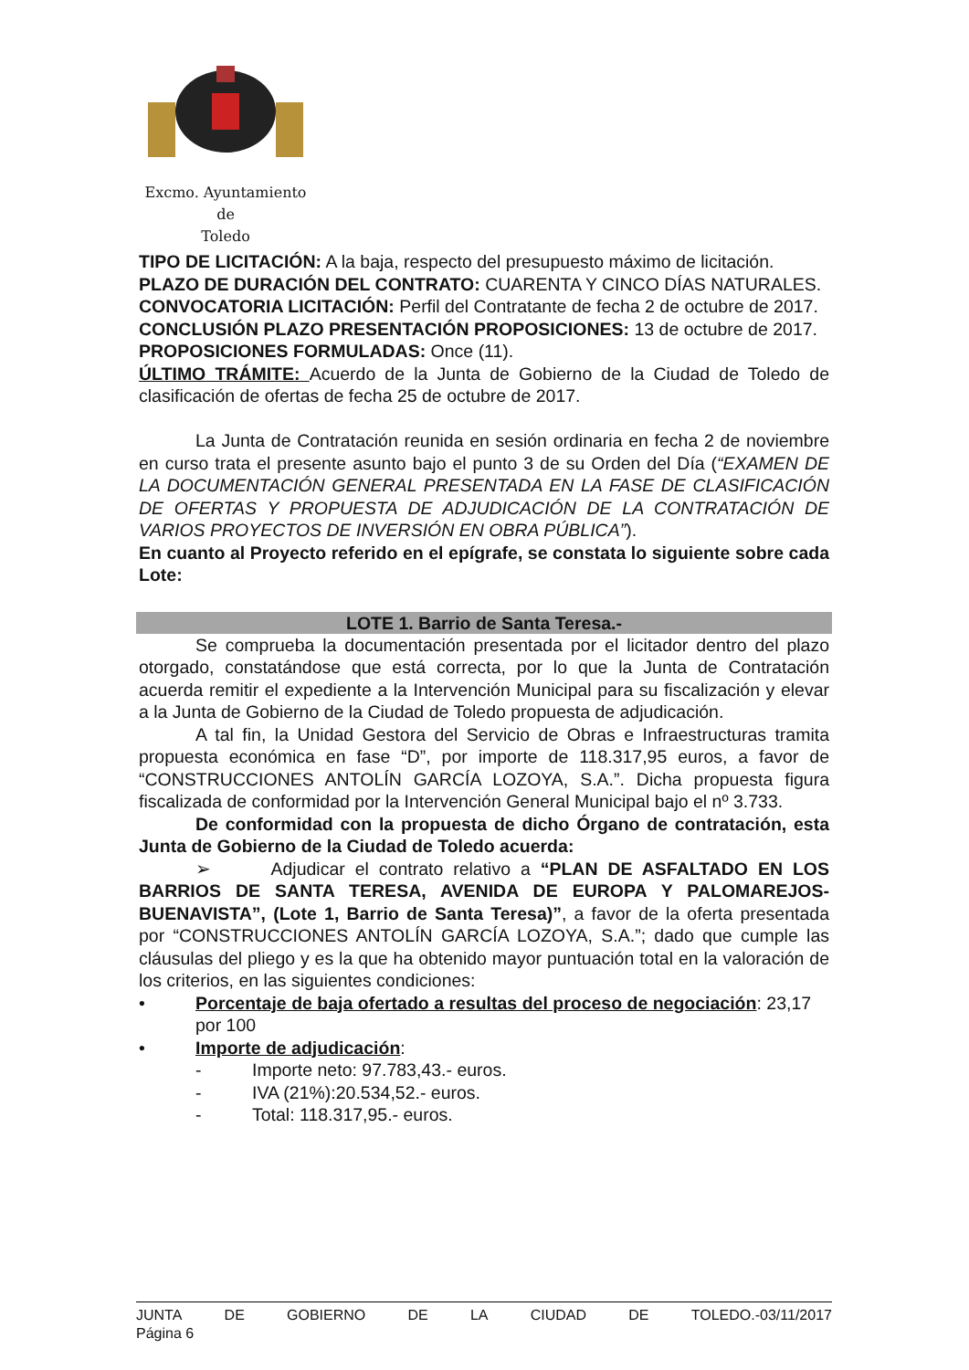Excmo. Ayuntamiento
de
Toledo
TIPO DE LICITACIÓN: A la baja, respecto del presupuesto máximo de licitación.
PLAZO DE DURACIÓN DEL CONTRATO: CUARENTA Y CINCO DÍAS NATURALES.
CONVOCATORIA LICITACIÓN: Perfil del Contratante de fecha 2 de octubre de 2017.
CONCLUSIÓN PLAZO PRESENTACIÓN PROPOSICIONES: 13 de octubre de 2017.
PROPOSICIONES FORMULADAS: Once (11).
ÚLTIMO TRÁMITE: Acuerdo de la Junta de Gobierno de la Ciudad de Toledo de clasificación de ofertas de fecha 25 de octubre de 2017.
La Junta de Contratación reunida en sesión ordinaria en fecha 2 de noviembre en curso trata el presente asunto bajo el punto 3 de su Orden del Día (“EXAMEN DE LA DOCUMENTACIÓN GENERAL PRESENTADA EN LA FASE DE CLASIFICACIÓN DE OFERTAS Y PROPUESTA DE ADJUDICACIÓN DE LA CONTRATACIÓN DE VARIOS PROYECTOS DE INVERSIÓN EN OBRA PÚBLICA”).
En cuanto al Proyecto referido en el epígrafe, se constata lo siguiente sobre cada Lote:
LOTE 1. Barrio de Santa Teresa.-
Se comprueba la documentación presentada por el licitador dentro del plazo otorgado, constatándose que está correcta, por lo que la Junta de Contratación acuerda remitir el expediente a la Intervención Municipal para su fiscalización y elevar a la Junta de Gobierno de la Ciudad de Toledo propuesta de adjudicación.
A tal fin, la Unidad Gestora del Servicio de Obras e Infraestructuras tramita propuesta económica en fase “D”, por importe de 118.317,95 euros, a favor de “CONSTRUCCIONES ANTOLÍN GARCÍA LOZOYA, S.A.”. Dicha propuesta figura fiscalizada de conformidad por la Intervención General Municipal bajo el nº 3.733.
De conformidad con la propuesta de dicho Órgano de contratación, esta Junta de Gobierno de la Ciudad de Toledo acuerda:
➢ Adjudicar el contrato relativo a “PLAN DE ASFALTADO EN LOS BARRIOS DE SANTA TERESA, AVENIDA DE EUROPA Y PALOMAREJOS-BUENAVISTA”, (Lote 1, Barrio de Santa Teresa)”, a favor de la oferta presentada por “CONSTRUCCIONES ANTOLÍN GARCÍA LOZOYA, S.A.”; dado que cumple las cláusulas del pliego y es la que ha obtenido mayor puntuación total en la valoración de los criterios, en las siguientes condiciones:
• Porcentaje de baja ofertado a resultas del proceso de negociación: 23,17 por 100
• Importe de adjudicación:
- Importe neto: 97.783,43.- euros.
- IVA (21%):20.534,52.- euros.
- Total: 118.317,95.- euros.
JUNTA DE GOBIERNO DE LA CIUDAD DE TOLEDO.-03/11/2017
Página 6